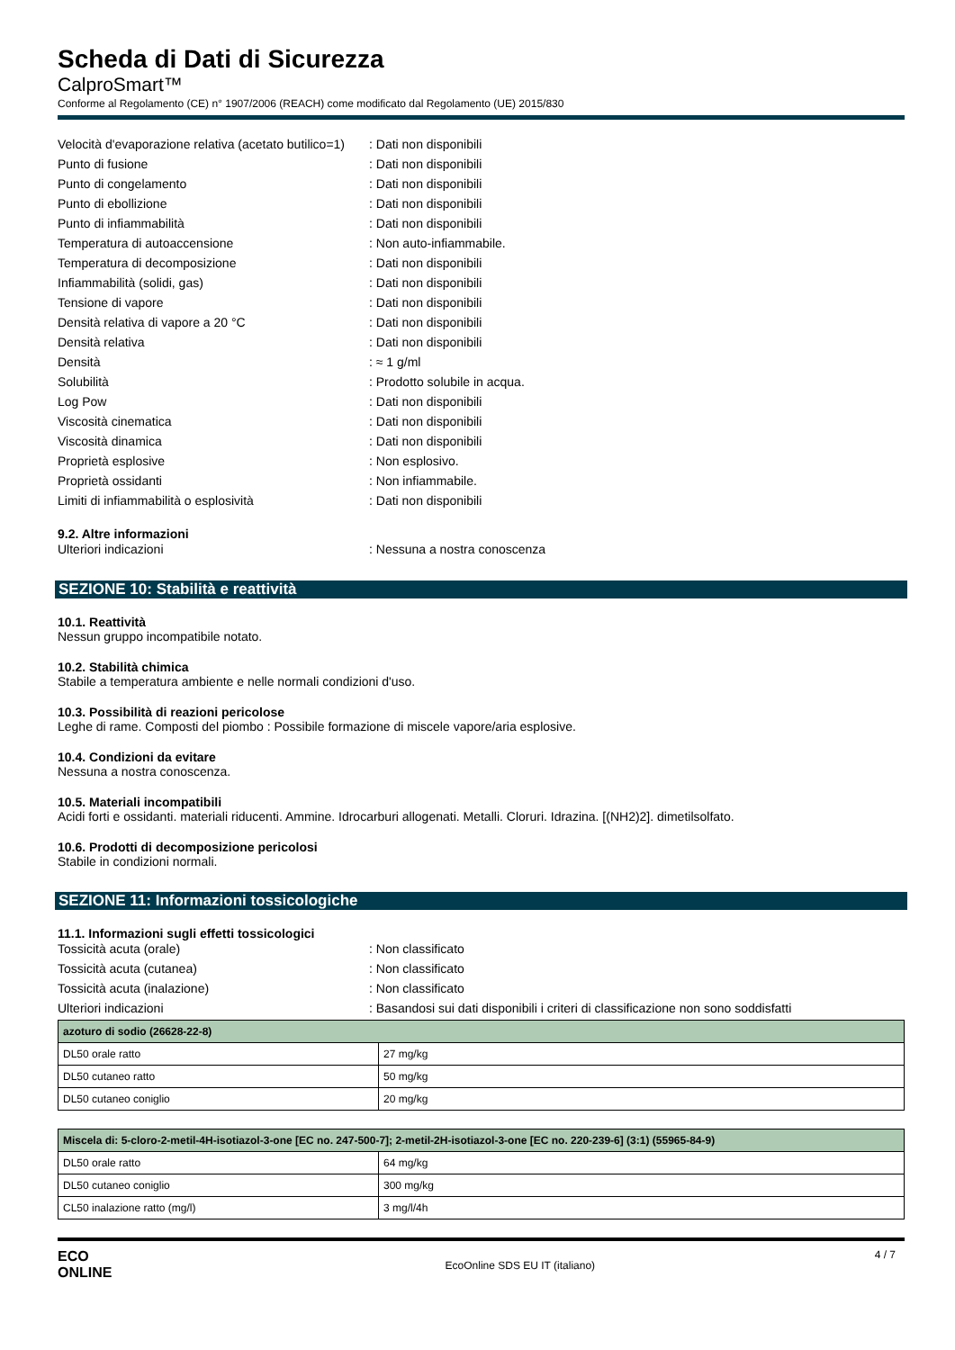Scheda di Dati di Sicurezza
CalproSmart™
Conforme al Regolamento (CE) n° 1907/2006 (REACH) come modificato dal Regolamento (UE) 2015/830
Velocità d'evaporazione relativa (acetato butilico=1)
: Dati non disponibili
Punto di fusione : Dati non disponibili
Punto di congelamento : Dati non disponibili
Punto di ebollizione : Dati non disponibili
Punto di infiammabilità : Dati non disponibili
Temperatura di autoaccensione : Non auto-infiammabile.
Temperatura di decomposizione : Dati non disponibili
Infiammabilità (solidi, gas) : Dati non disponibili
Tensione di vapore : Dati non disponibili
Densità relativa di vapore a 20 °C : Dati non disponibili
Densità relativa : Dati non disponibili
Densità : ≈ 1 g/ml
Solubilità : Prodotto solubile in acqua.
Log Pow : Dati non disponibili
Viscosità cinematica : Dati non disponibili
Viscosità dinamica : Dati non disponibili
Proprietà esplosive : Non esplosivo.
Proprietà ossidanti : Non infiammabile.
Limiti di infiammabilità o esplosività : Dati non disponibili
9.2. Altre informazioni
Ulteriori indicazioni : Nessuna a nostra conoscenza
SEZIONE 10: Stabilità e reattività
10.1. Reattività
Nessun gruppo incompatibile notato.
10.2. Stabilità chimica
Stabile a temperatura ambiente e nelle normali condizioni d'uso.
10.3. Possibilità di reazioni pericolose
Leghe di rame. Composti del piombo : Possibile formazione di miscele vapore/aria esplosive.
10.4. Condizioni da evitare
Nessuna a nostra conoscenza.
10.5. Materiali incompatibili
Acidi forti e ossidanti. materiali riducenti. Ammine. Idrocarburi allogenati. Metalli. Cloruri. Idrazina. [(NH2)2]. dimetilsolfato.
10.6. Prodotti di decomposizione pericolosi
Stabile in condizioni normali.
SEZIONE 11: Informazioni tossicologiche
11.1. Informazioni sugli effetti tossicologici
Tossicità acuta (orale) : Non classificato
Tossicità acuta (cutanea) : Non classificato
Tossicità acuta (inalazione) : Non classificato
Ulteriori indicazioni : Basandosi sui dati disponibili i criteri di classificazione non sono soddisfatti
| azoturo di sodio (26628-22-8) | |
| --- | --- |
| DL50 orale ratto | 27 mg/kg |
| DL50 cutaneo ratto | 50 mg/kg |
| DL50 cutaneo coniglio | 20 mg/kg |
| Miscela di: 5-cloro-2-metil-4H-isotiazol-3-one [EC no. 247-500-7]; 2-metil-2H-isotiazol-3-one [EC no. 220-239-6] (3:1) (55965-84-9) | |
| --- | --- |
| DL50 orale ratto | 64 mg/kg |
| DL50 cutaneo coniglio | 300 mg/kg |
| CL50 inalazione ratto (mg/l) | 3 mg/l/4h |
ECO
ONLINE
EcoOnline SDS EU IT (italiano)
4 / 7